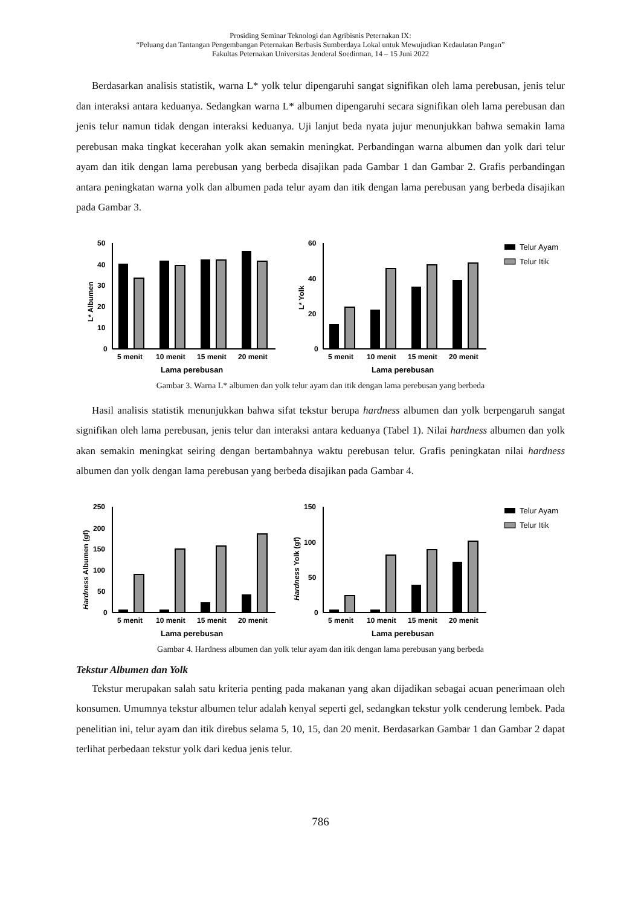Prosiding Seminar Teknologi dan Agribisnis Peternakan IX:
“Peluang dan Tantangan Pengembangan Peternakan Berbasis Sumberdaya Lokal untuk Mewujudkan Kedaulatan Pangan”
Fakultas Peternakan Universitas Jenderal Soedirman, 14 – 15 Juni 2022
Berdasarkan analisis statistik, warna L* yolk telur dipengaruhi sangat signifikan oleh lama perebusan, jenis telur dan interaksi antara keduanya. Sedangkan warna L* albumen dipengaruhi secara signifikan oleh lama perebusan dan jenis telur namun tidak dengan interaksi keduanya. Uji lanjut beda nyata jujur menunjukkan bahwa semakin lama perebusan maka tingkat kecerahan yolk akan semakin meningkat. Perbandingan warna albumen dan yolk dari telur ayam dan itik dengan lama perebusan yang berbeda disajikan pada Gambar 1 dan Gambar 2. Grafis perbandingan antara peningkatan warna yolk dan albumen pada telur ayam dan itik dengan lama perebusan yang berbeda disajikan pada Gambar 3.
L* Albumen
50
40
30
20
10
0
5 menit
10 menit
15 menit
20 menit
Lama perebusan
L* Yolk
60
40
20
0
5 menit
10 menit
15 menit
20 menit
Lama perebusan
Telur Ayam
Telur Itik
Gambar 3. Warna L* albumen dan yolk telur ayam dan itik dengan lama perebusan yang berbeda
Hasil analisis statistik menunjukkan bahwa sifat tekstur berupa hardness albumen dan yolk berpengaruh sangat signifikan oleh lama perebusan, jenis telur dan interaksi antara keduanya (Tabel 1). Nilai hardness albumen dan yolk akan semakin meningkat seiring dengan bertambahnya waktu perebusan telur. Grafis peningkatan nilai hardness albumen dan yolk dengan lama perebusan yang berbeda disajikan pada Gambar 4.
Hardness Albumen (gf)
250
200
150
100
50
0
5 menit
10 menit
15 menit
20 menit
Lama perebusan
Hardness Yolk (gf)
150
100
50
0
5 menit
10 menit
15 menit
20 menit
Lama perebusan
Telur Ayam
Telur Itik
Gambar 4. Hardness albumen dan yolk telur ayam dan itik dengan lama perebusan yang berbeda
Tekstur Albumen dan Yolk
Tekstur merupakan salah satu kriteria penting pada makanan yang akan dijadikan sebagai acuan penerimaan oleh konsumen. Umumnya tekstur albumen telur adalah kenyal seperti gel, sedangkan tekstur yolk cenderung lembek. Pada penelitian ini, telur ayam dan itik direbus selama 5, 10, 15, dan 20 menit. Berdasarkan Gambar 1 dan Gambar 2 dapat terlihat perbedaan tekstur yolk dari kedua jenis telur.
786